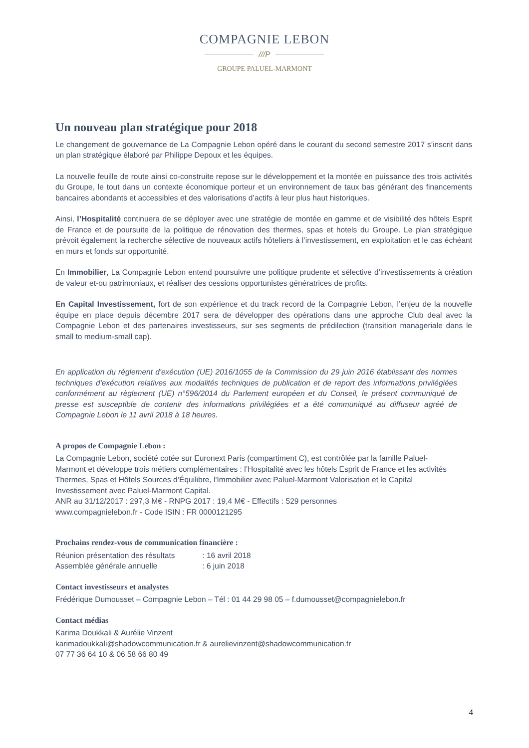COMPAGNIE LEBON
///P
GROUPE PALUEL-MARMONT
Un nouveau plan stratégique pour 2018
Le changement de gouvernance de La Compagnie Lebon opéré dans le courant du second semestre 2017 s’inscrit dans un plan stratégique élaboré par Philippe Depoux et les équipes.
La nouvelle feuille de route ainsi co-construite repose sur le développement et la montée en puissance des trois activités du Groupe, le tout dans un contexte économique porteur et un environnement de taux bas générant des financements bancaires abondants et accessibles et des valorisations d’actifs à leur plus haut historiques.
Ainsi, l’Hospitalité continuera de se déployer avec une stratégie de montée en gamme et de visibilité des hôtels Esprit de France et de poursuite de la politique de rénovation des thermes, spas et hotels du Groupe. Le plan stratégique prévoit également la recherche sélective de nouveaux actifs hôteliers à l’investissement, en exploitation et le cas échéant en murs et fonds sur opportunité.
En Immobilier, La Compagnie Lebon entend poursuivre une politique prudente et sélective d’investissements à création de valeur et-ou patrimoniaux, et réaliser des cessions opportunistes génératrices de profits.
En Capital Investissement, fort de son expérience et du track record de la Compagnie Lebon, l’enjeu de la nouvelle équipe en place depuis décembre 2017 sera de développer des opérations dans une approche Club deal avec la Compagnie Lebon et des partenaires investisseurs, sur ses segments de prédilection (transition manageriale dans le small to medium-small cap).
En application du règlement d'exécution (UE) 2016/1055 de la Commission du 29 juin 2016 établissant des normes techniques d'exécution relatives aux modalités techniques de publication et de report des informations privilégiées conformément au règlement (UE) n°596/2014 du Parlement européen et du Conseil, le présent communiqué de presse est susceptible de contenir des informations privilégiées et a été communiqué au diffuseur agréé de Compagnie Lebon le 11 avril 2018 à 18 heures.
A propos de Compagnie Lebon :
La Compagnie Lebon, société cotée sur Euronext Paris (compartiment C), est contrôlée par la famille Paluel-Marmont et développe trois métiers complémentaires : l’Hospitalité avec les hôtels Esprit de France et les activités Thermes, Spas et Hôtels Sources d’Équilibre, l'Immobilier avec Paluel-Marmont Valorisation et le Capital Investissement avec Paluel-Marmont Capital.
ANR au 31/12/2017 : 297,3 M€ - RNPG 2017 : 19,4 M€ - Effectifs : 529 personnes
www.compagnielebon.fr - Code ISIN : FR 0000121295
Prochains rendez-vous de communication financière :
Réunion présentation des résultats : 16 avril 2018
Assemblée générale annuelle : 6 juin 2018
Contact investisseurs et analystes
Frédérique Dumousset – Compagnie Lebon – Tél : 01 44 29 98 05 – f.dumousset@compagnielebon.fr
Contact médias
Karima Doukkali & Aurélie Vinzent
karimadoukkali@shadowcommunication.fr & aurelievinzent@shadowcommunication.fr
07 77 36 64 10 & 06 58 66 80 49
4